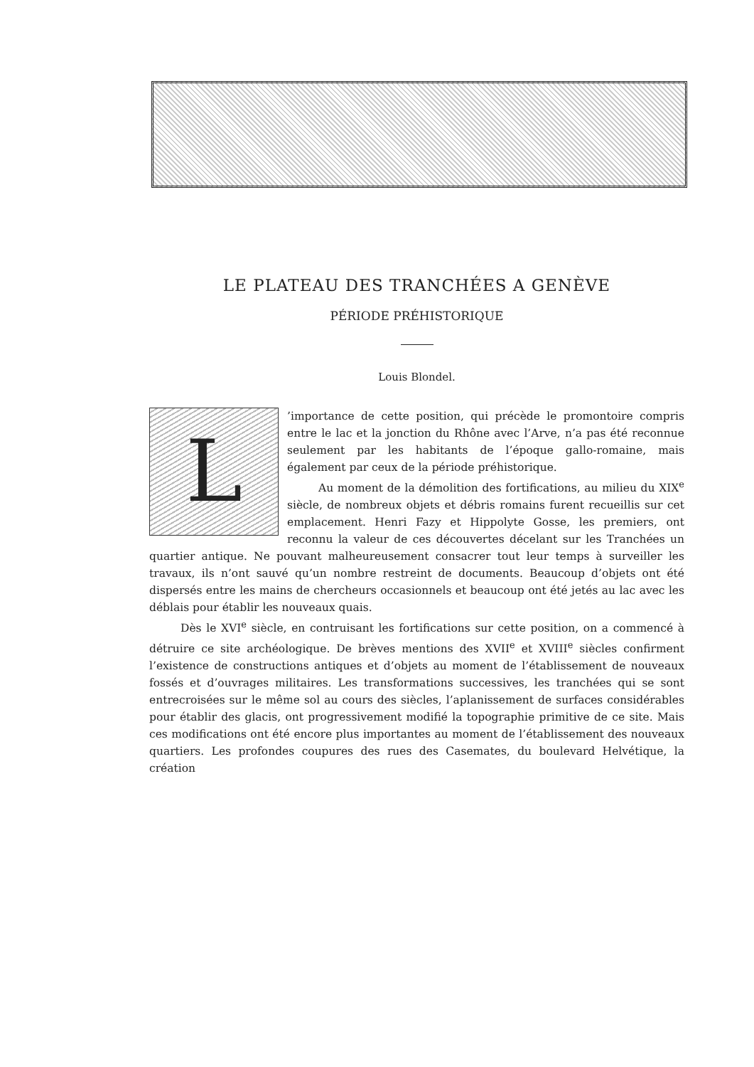LE PLATEAU DES TRANCHÉES A GENÈVE
PÉRIODE PRÉHISTORIQUE
Louis Blondel.
L’importance de cette position, qui précède le promontoire compris entre le lac et la jonction du Rhône avec l’Arve, n’a pas été reconnue seulement par les habitants de l’époque gallo-romaine, mais également par ceux de la période préhistorique.
Au moment de la démolition des fortifications, au milieu du XIX<sup>e</sup> siècle, de nombreux objets et débris romains furent recueillis sur cet emplacement. Henri Fazy et Hippolyte Gosse, les premiers, ont reconnu la valeur de ces découvertes décelant sur les Tranchées un quartier antique. Ne pouvant malheureusement consacrer tout leur temps à surveiller les travaux, ils n’ont sauvé qu’un nombre restreint de documents. Beaucoup d’objets ont été dispersés entre les mains de chercheurs occasionnels et beaucoup ont été jetés au lac avec les déblais pour établir les nouveaux quais.
Dès le XVI<sup>e</sup> siècle, en contruisant les fortifications sur cette position, on a commencé à détruire ce site archéologique. De brèves mentions des XVII<sup>e</sup> et XVIII<sup>e</sup> siècles confirment l’existence de constructions antiques et d’objets au moment de l’établissement de nouveaux fossés et d’ouvrages militaires. Les transformations successives, les tranchées qui se sont entrecroisées sur le même sol au cours des siècles, l’aplanissement de surfaces considérables pour établir des glacis, ont progressivement modifié la topographie primitive de ce site. Mais ces modifications ont été encore plus importantes au moment de l’établissement des nouveaux quartiers. Les profondes coupures des rues des Casemates, du boulevard Helvétique, la création